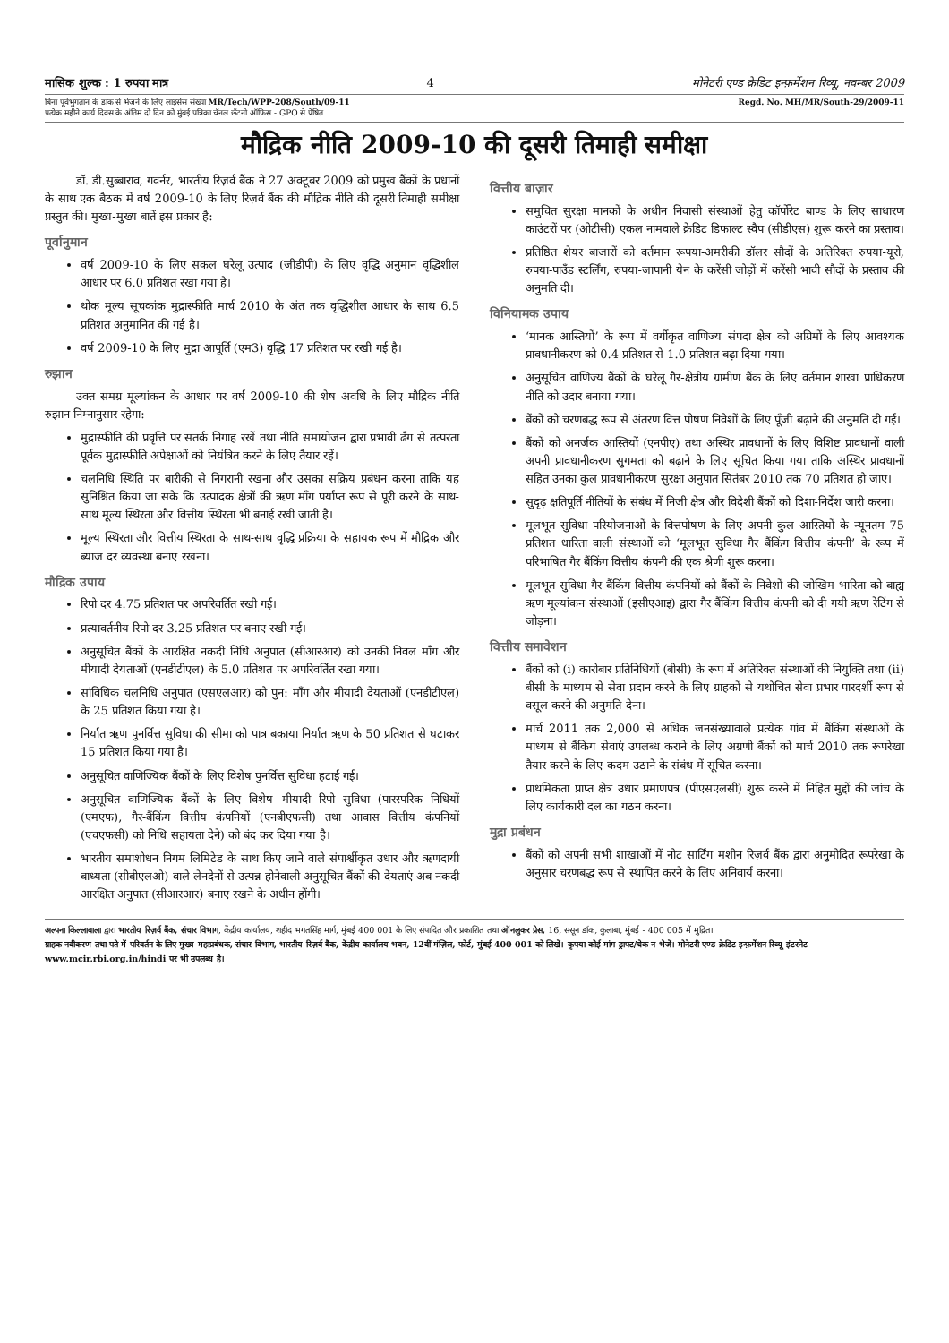मासिक शुल्क : 1 रुपया मात्र 4 मोनेटरी एण्ड क्रेडिट इन्फ़र्मेशन रिव्यू, नवम्बर 2009
बिना पूर्वभुगतान के डाक से भेजने के लिए लाइसेंस संख्या MR/Tech/WPP-208/South/09-11
प्रत्येक महीने कार्य दिवस के अंतिम दो दिन को मुंबई पत्रिका चॅनल छँटनी ऑफिस - GPO से प्रेषित
Regd. No. MH/MR/South-29/2009-11
मौद्रिक नीति 2009-10 की दूसरी तिमाही समीक्षा
डॉ. डी.सुब्बाराव, गवर्नर, भारतीय रिज़र्व बैंक ने 27 अक्टूबर 2009 को प्रमुख बैंकों के प्रधानों के साथ एक बैठक में वर्ष 2009-10 के लिए रिज़र्व बैंक की मौद्रिक नीति की दूसरी तिमाही समीक्षा प्रस्तुत की। मुख्य-मुख्य बातें इस प्रकार है:
पूर्वानुमान
वर्ष 2009-10 के लिए सकल घरेलू उत्पाद (जीडीपी) के लिए वृद्धि अनुमान वृद्धिशील आधार पर 6.0 प्रतिशत रखा गया है।
थोक मूल्य सूचकांक मुद्रास्फीति मार्च 2010 के अंत तक वृद्धिशील आधार के साथ 6.5 प्रतिशत अनुमानित की गई है।
वर्ष 2009-10 के लिए मुद्रा आपूर्ति (एम3) वृद्धि 17 प्रतिशत पर रखी गई है।
रुझान
उक्त समग्र मूल्यांकन के आधार पर वर्ष 2009-10 की शेष अवधि के लिए मौद्रिक नीति रुझान निम्नानुसार रहेगा:
मुद्रास्फीति की प्रवृत्ति पर सतर्क निगाह रखें तथा नीति समायोजन द्वारा प्रभावी ढँग से तत्परता पूर्वक मुद्रास्फीति अपेक्षाओं को नियंत्रित करने के लिए तैयार रहें।
चलनिधि स्थिति पर बारीकी से निगरानी रखना और उसका सक्रिय प्रबंधन करना ताकि यह सुनिश्चित किया जा सके कि उत्पादक क्षेत्रों की ऋण माँग पर्याप्त रूप से पूरी करने के साथ-साथ मूल्य स्थिरता और वित्तीय स्थिरता भी बनाई रखी जाती है।
मूल्य स्थिरता और वित्तीय स्थिरता के साथ-साथ वृद्धि प्रक्रिया के सहायक रूप में मौद्रिक और ब्याज दर व्यवस्था बनाए रखना।
मौद्रिक उपाय
रिपो दर 4.75 प्रतिशत पर अपरिवर्तित रखी गई।
प्रत्यावर्तनीय रिपो दर 3.25 प्रतिशत पर बनाए रखी गई।
अनुसूचित बैंकों के आरक्षित नकदी निधि अनुपात (सीआरआर) को उनकी निवल माँग और मीयादी देयताओं (एनडीटीएल) के 5.0 प्रतिशत पर अपरिवर्तित रखा गया।
सांविधिक चलनिधि अनुपात (एसएलआर) को पुन: माँग और मीयादी देयताओं (एनडीटीएल) के 25 प्रतिशत किया गया है।
निर्यात ऋण पुनर्वित्त सुविधा की सीमा को पात्र बकाया निर्यात ऋण के 50 प्रतिशत से घटाकर 15 प्रतिशत किया गया है।
अनुसूचित वाणिज्यिक बैंकों के लिए विशेष पुनर्वित्त सुविधा हटाई गई।
अनुसूचित वाणिज्यिक बैंकों के लिए विशेष मीयादी रिपो सुविधा (पारस्परिक निधियों (एमएफ), गैर-बैंकिंग वित्तीय कंपनियों (एनबीएफसी) तथा आवास वित्तीय कंपनियों (एचएफसी) को निधि सहायता देने) को बंद कर दिया गया है।
भारतीय समाशोधन निगम लिमिटेड के साथ किए जाने वाले संपार्श्वीकृत उधार और ऋणदायी बाध्यता (सीबीएलओ) वाले लेनदेनों से उत्पन्न होनेवाली अनुसूचित बैंकों की देयताएं अब नकदी आरक्षित अनुपात (सीआरआर) बनाए रखने के अधीन होंगी।
वित्तीय बाज़ार
समुचित सुरक्षा मानकों के अधीन निवासी संस्थाओं हेतु कॉर्पोरेट बाण्ड के लिए साधारण काउंटरों पर (ओटीसी) एकल नामवाले क्रेडिट डिफाल्ट स्वैप (सीडीएस) शुरू करने का प्रस्ताव।
प्रतिष्ठित शेयर बाजारों को वर्तमान रूपया-अमरीकी डॉलर सौदों के अतिरिक्त रुपया-यूरो, रुपया-पाउँड स्टर्लिंग, रुपया-जापानी येन के करेंसी जोड़ों में करेंसी भावी सौदों के प्रस्ताव की अनुमति दी।
विनियामक उपाय
‘मानक आस्तियों’ के रूप में वर्गीकृत वाणिज्य संपदा क्षेत्र को अग्रिमों के लिए आवश्यक प्रावधानीकरण को 0.4 प्रतिशत से 1.0 प्रतिशत बढ़ा दिया गया।
अनुसूचित वाणिज्य बैंकों के घरेलू गैर-क्षेत्रीय ग्रामीण बैंक के लिए वर्तमान शाखा प्राधिकरण नीति को उदार बनाया गया।
बैंकों को चरणबद्ध रूप से अंतरण वित्त पोषण निवेशों के लिए पूँजी बढ़ाने की अनुमति दी गई।
बैंकों को अनर्जक आस्तियों (एनपीए) तथा अस्थिर प्रावधानों के लिए विशिष्ट प्रावधानों वाली अपनी प्रावधानीकरण सुगमता को बढ़ाने के लिए सूचित किया गया ताकि अस्थिर प्रावधानों सहित उनका कुल प्रावधानीकरण सुरक्षा अनुपात सितंबर 2010 तक 70 प्रतिशत हो जाए।
सुदृढ़ क्षतिपूर्ति नीतियों के संबंध में निजी क्षेत्र और विदेशी बैंकों को दिशा-निर्देश जारी करना।
मूलभूत सुविधा परियोजनाओं के वित्तपोषण के लिए अपनी कुल आस्तियों के न्यूनतम 75 प्रतिशत धारिता वाली संस्थाओं को ‘मूलभूत सुविधा गैर बैंकिंग वित्तीय कंपनी’ के रूप में परिभाषित गैर बैंकिंग वित्तीय कंपनी की एक श्रेणी शुरू करना।
मूलभूत सुविधा गैर बैंकिंग वित्तीय कंपनियों को बैंकों के निवेशों की जोखिम भारिता को बाह्य ऋण मूल्यांकन संस्थाओं (इसीएआइ) द्वारा गैर बैंकिंग वित्तीय कंपनी को दी गयी ऋण रेटिंग से जोड़ना।
वित्तीय समावेशन
बैंकों को (i) कारोबार प्रतिनिधियों (बीसी) के रूप में अतिरिक्त संस्थाओं की नियुक्ति तथा (ii) बीसी के माध्यम से सेवा प्रदान करने के लिए ग्राहकों से यथोचित सेवा प्रभार पारदर्शी रूप से वसूल करने की अनुमति देना।
मार्च 2011 तक 2,000 से अधिक जनसंख्यावाले प्रत्येक गांव में बैंकिंग संस्थाओं के माध्यम से बैंकिंग सेवाएं उपलब्ध कराने के लिए अग्रणी बैंकों को मार्च 2010 तक रूपरेखा तैयार करने के लिए कदम उठाने के संबंध में सूचित करना।
प्राथमिकता प्राप्त क्षेत्र उधार प्रमाणपत्र (पीएसएलसी) शुरू करने में निहित मुद्दों की जांच के लिए कार्यकारी दल का गठन करना।
मुद्रा प्रबंधन
बैंकों को अपनी सभी शाखाओं में नोट सार्टिंग मशीन रिज़र्व बैंक द्वारा अनुमोदित रूपरेखा के अनुसार चरणबद्ध रूप से स्थापित करने के लिए अनिवार्य करना।
अल्पना किल्लावाला द्वारा भारतीय रिज़र्व बैंक, संचार विभाग, केंद्रीय कार्यालय, शहीद भगतसिंह मार्ग, मुंबई 400 001 के लिए संपादित और प्रकाशित तथा ऑनलुकर प्रेस, 16, ससून डॉक, कुलाबा, मुंबई - 400 005 में मुद्रित।
ग्राहक नवीकरण तथा पते में परिवर्तन के लिए मुख्य महाप्रबंधक, संचार विभाग, भारतीय रिज़र्व बैंक, केंद्रीय कार्यालय भवन, 12वीं मंज़िल, फोर्ट, मुंबई 400 001 को लिखें। कृपया कोई मांग ड्राफ्ट/चेक न भेजें। मोनेटरी एण्ड क्रेडिट इन्फ़र्मेशन रिव्यू इंटरनेट www.mcir.rbi.org.in/hindi पर भी उपलब्ध है।